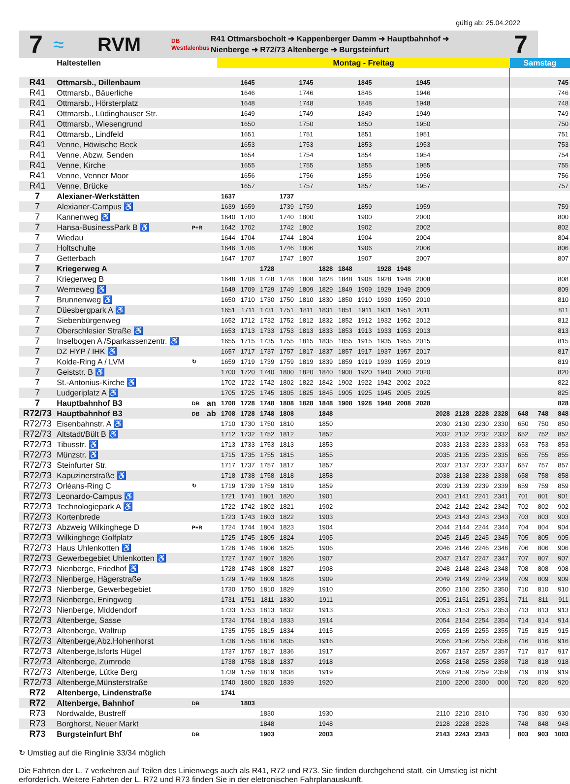gültig ab: 25.04.2022
7
≈ RVM
DB Westfalenbus
R41 Ottmarsbocholt ➜ Kappenberger Damm ➜ Hauptbahnhof ➜
Nienberge ➜ R72/73 Altenberge ➜ Burgsteinfurt
7
| | Haltestellen | | | Montag - Freitag | | | | | | | | | | | | | | | Samstag | | |
| --- | --- | --- | --- | --- | --- | --- | --- | --- | --- | --- | --- | --- | --- | --- | --- | --- | --- | --- | --- | --- | --- |
| R41 | Ottmarsb., Dillenbaum | | | | 1645 | | | 1745 | | | 1845 | | | 1945 | | | | | | | 745 |
| R41 | Ottmarsb., Bäuerliche | | | | 1646 | | | 1746 | | | 1846 | | | 1946 | | | | | | | 746 |
| R41 | Ottmarsb., Hörsterplatz | | | | 1648 | | | 1748 | | | 1848 | | | 1948 | | | | | | | 748 |
| R41 | Ottmarsb., Lüdinghauser Str. | | | | 1649 | | | 1749 | | | 1849 | | | 1949 | | | | | | | 749 |
| R41 | Ottmarsb., Wiesengrund | | | | 1650 | | | 1750 | | | 1850 | | | 1950 | | | | | | | 750 |
| R41 | Ottmarsb., Lindfeld | | | | 1651 | | | 1751 | | | 1851 | | | 1951 | | | | | | | 751 |
| R41 | Venne, Höwische Beck | | | | 1653 | | | 1753 | | | 1853 | | | 1953 | | | | | | | 753 |
| R41 | Venne, Abzw. Senden | | | | 1654 | | | 1754 | | | 1854 | | | 1954 | | | | | | | 754 |
| R41 | Venne, Kirche | | | | 1655 | | | 1755 | | | 1855 | | | 1955 | | | | | | | 755 |
| R41 | Venne, Venner Moor | | | | 1656 | | | 1756 | | | 1856 | | | 1956 | | | | | | | 756 |
| R41 | Venne, Brücke | | | | 1657 | | | 1757 | | | 1857 | | | 1957 | | | | | | | 757 |
| 7 | Alexianer-Werkstätten | | | 1637 | | | 1737 | | | | | | | | | | | | | | |
| 7 | Alexianer-Campus ♿ | | | 1639 | 1659 | | 1739 | 1759 | | | 1859 | | | 1959 | | | | | | | 759 |
| 7 | Kannenweg ♿ | | | 1640 | 1700 | | 1740 | 1800 | | | 1900 | | | 2000 | | | | | | | 800 |
| 7 | Hansa-BusinessPark B ♿ | P+R | | 1642 | 1702 | | 1742 | 1802 | | | 1902 | | | 2002 | | | | | | | 802 |
| 7 | Wiedau | | | 1644 | 1704 | | 1744 | 1804 | | | 1904 | | | 2004 | | | | | | | 804 |
| 7 | Holtschulte | | | 1646 | 1706 | | 1746 | 1806 | | | 1906 | | | 2006 | | | | | | | 806 |
| 7 | Getterbach | | | 1647 | 1707 | | 1747 | 1807 | | | 1907 | | | 2007 | | | | | | | 807 |
| 7 | Kriegerweg A | | | | | 1728 | | | 1828 | 1848 | | 1928 | 1948 | | | | | | | | |
| 7 | Kriegerweg B | | | 1648 | 1708 | 1728 | 1748 | 1808 | 1828 | 1848 | 1908 | 1928 | 1948 | 2008 | | | | | | | 808 |
| 7 | Werneweg ♿ | | | 1649 | 1709 | 1729 | 1749 | 1809 | 1829 | 1849 | 1909 | 1929 | 1949 | 2009 | | | | | | | 809 |
| 7 | Brunnenweg ♿ | | | 1650 | 1710 | 1730 | 1750 | 1810 | 1830 | 1850 | 1910 | 1930 | 1950 | 2010 | | | | | | | 810 |
| 7 | Düesbergpark A ♿ | | | 1651 | 1711 | 1731 | 1751 | 1811 | 1831 | 1851 | 1911 | 1931 | 1951 | 2011 | | | | | | | 811 |
| 7 | Siebenbürgenweg | | | 1652 | 1712 | 1732 | 1752 | 1812 | 1832 | 1852 | 1912 | 1932 | 1952 | 2012 | | | | | | | 812 |
| 7 | Oberschlesier Straße ♿ | | | 1653 | 1713 | 1733 | 1753 | 1813 | 1833 | 1853 | 1913 | 1933 | 1953 | 2013 | | | | | | | 813 |
| 7 | Inselbogen A /Sparkassenzentr. ♿ | | | 1655 | 1715 | 1735 | 1755 | 1815 | 1835 | 1855 | 1915 | 1935 | 1955 | 2015 | | | | | | | 815 |
| 7 | DZ HYP / IHK ♿ | | | 1657 | 1717 | 1737 | 1757 | 1817 | 1837 | 1857 | 1917 | 1937 | 1957 | 2017 | | | | | | | 817 |
| 7 | Kolde-Ring A / LVM | ↻ | | 1659 | 1719 | 1739 | 1759 | 1819 | 1839 | 1859 | 1919 | 1939 | 1959 | 2019 | | | | | | | 819 |
| 7 | Geiststr. B ♿ | | | 1700 | 1720 | 1740 | 1800 | 1820 | 1840 | 1900 | 1920 | 1940 | 2000 | 2020 | | | | | | | 820 |
| 7 | St.-Antonius-Kirche ♿ | | | 1702 | 1722 | 1742 | 1802 | 1822 | 1842 | 1902 | 1922 | 1942 | 2002 | 2022 | | | | | | | 822 |
| 7 | Ludgeriplatz A ♿ | | | 1705 | 1725 | 1745 | 1805 | 1825 | 1845 | 1905 | 1925 | 1945 | 2005 | 2025 | | | | | | | 825 |
| 7 | Hauptbahnhof B3 | DB | an | 1708 | 1728 | 1748 | 1808 | 1828 | 1848 | 1908 | 1928 | 1948 | 2008 | 2028 | | | | | | | 828 |
| R72/73 | Hauptbahnhof B3 | DB | ab | 1708 | 1728 | 1748 | 1808 | | 1848 | | | | | | 2028 | 2128 | 2228 | 2328 | 648 | 748 | 848 |
| R72/73 | Eisenbahnstr. A ♿ | | | 1710 | 1730 | 1750 | 1810 | | 1850 | | | | | | 2030 | 2130 | 2230 | 2330 | 650 | 750 | 850 |
| R72/73 | Altstadt/Bült B ♿ | | | 1712 | 1732 | 1752 | 1812 | | 1852 | | | | | | 2032 | 2132 | 2232 | 2332 | 652 | 752 | 852 |
| R72/73 | Tibusstr. ♿ | | | 1713 | 1733 | 1753 | 1813 | | 1853 | | | | | | 2033 | 2133 | 2233 | 2333 | 653 | 753 | 853 |
| R72/73 | Münzstr. ♿ | | | 1715 | 1735 | 1755 | 1815 | | 1855 | | | | | | 2035 | 2135 | 2235 | 2335 | 655 | 755 | 855 |
| R72/73 | Steinfurter Str. | | | 1717 | 1737 | 1757 | 1817 | | 1857 | | | | | | 2037 | 2137 | 2237 | 2337 | 657 | 757 | 857 |
| R72/73 | Kapuzinerstraße ♿ | | | 1718 | 1738 | 1758 | 1818 | | 1858 | | | | | | 2038 | 2138 | 2238 | 2338 | 658 | 758 | 858 |
| R72/73 | Orléans-Ring C | ↻ | | 1719 | 1739 | 1759 | 1819 | | 1859 | | | | | | 2039 | 2139 | 2239 | 2339 | 659 | 759 | 859 |
| R72/73 | Leonardo-Campus ♿ | | | 1721 | 1741 | 1801 | 1820 | | 1901 | | | | | | 2041 | 2141 | 2241 | 2341 | 701 | 801 | 901 |
| R72/73 | Technologiepark A ♿ | | | 1722 | 1742 | 1802 | 1821 | | 1902 | | | | | | 2042 | 2142 | 2242 | 2342 | 702 | 802 | 902 |
| R72/73 | Kortenbrede | | | 1723 | 1743 | 1803 | 1822 | | 1903 | | | | | | 2043 | 2143 | 2243 | 2343 | 703 | 803 | 903 |
| R72/73 | Abzweig Wilkinghege D | P+R | | 1724 | 1744 | 1804 | 1823 | | 1904 | | | | | | 2044 | 2144 | 2244 | 2344 | 704 | 804 | 904 |
| R72/73 | Wilkinghege Golfplatz | | | 1725 | 1745 | 1805 | 1824 | | 1905 | | | | | | 2045 | 2145 | 2245 | 2345 | 705 | 805 | 905 |
| R72/73 | Haus Uhlenkotten ♿ | | | 1726 | 1746 | 1806 | 1825 | | 1906 | | | | | | 2046 | 2146 | 2246 | 2346 | 706 | 806 | 906 |
| R72/73 | Gewerbegebiet Uhlenkotten ♿ | | | 1727 | 1747 | 1807 | 1826 | | 1907 | | | | | | 2047 | 2147 | 2247 | 2347 | 707 | 807 | 907 |
| R72/73 | Nienberge, Friedhof ♿ | | | 1728 | 1748 | 1808 | 1827 | | 1908 | | | | | | 2048 | 2148 | 2248 | 2348 | 708 | 808 | 908 |
| R72/73 | Nienberge, Hägerstraße | | | 1729 | 1749 | 1809 | 1828 | | 1909 | | | | | | 2049 | 2149 | 2249 | 2349 | 709 | 809 | 909 |
| R72/73 | Nienberge, Gewerbegebiet | | | 1730 | 1750 | 1810 | 1829 | | 1910 | | | | | | 2050 | 2150 | 2250 | 2350 | 710 | 810 | 910 |
| R72/73 | Nienberge, Eningweg | | | 1731 | 1751 | 1811 | 1830 | | 1911 | | | | | | 2051 | 2151 | 2251 | 2351 | 711 | 811 | 911 |
| R72/73 | Nienberge, Middendorf | | | 1733 | 1753 | 1813 | 1832 | | 1913 | | | | | | 2053 | 2153 | 2253 | 2353 | 713 | 813 | 913 |
| R72/73 | Altenberge, Sasse | | | 1734 | 1754 | 1814 | 1833 | | 1914 | | | | | | 2054 | 2154 | 2254 | 2354 | 714 | 814 | 914 |
| R72/73 | Altenberge, Waltrup | | | 1735 | 1755 | 1815 | 1834 | | 1915 | | | | | | 2055 | 2155 | 2255 | 2355 | 715 | 815 | 915 |
| R72/73 | Altenberge,Abz.Hohenhorst | | | 1736 | 1756 | 1816 | 1835 | | 1916 | | | | | | 2056 | 2156 | 2256 | 2356 | 716 | 816 | 916 |
| R72/73 | Altenberge,Isforts Hügel | | | 1737 | 1757 | 1817 | 1836 | | 1917 | | | | | | 2057 | 2157 | 2257 | 2357 | 717 | 817 | 917 |
| R72/73 | Altenberge, Zumrode | | | 1738 | 1758 | 1818 | 1837 | | 1918 | | | | | | 2058 | 2158 | 2258 | 2358 | 718 | 818 | 918 |
| R72/73 | Altenberge, Lütke Berg | | | 1739 | 1759 | 1819 | 1838 | | 1919 | | | | | | 2059 | 2159 | 2259 | 2359 | 719 | 819 | 919 |
| R72/73 | Altenberge,Münsterstraße | | | 1740 | 1800 | 1820 | 1839 | | 1920 | | | | | | 2100 | 2200 | 2300 | 000 | 720 | 820 | 920 |
| R72 | Altenberge, Lindenstraße | | | 1741 | | | | | | | | | | | | | | | | | |
| R72 | Altenberge, Bahnhof | DB | | | 1803 | | | | | | | | | | | | | | | | |
| R73 | Nordwalde, Bustreff | | | | | 1830 | | | 1930 | | | | | | 2110 | 2210 | 2310 | | 730 | 830 | 930 |
| R73 | Borghorst, Neuer Markt | | | | | 1848 | | | 1948 | | | | | | 2128 | 2228 | 2328 | | 748 | 848 | 948 |
| R73 | Burgsteinfurt Bhf | DB | | | | 1903 | | | 2003 | | | | | | 2143 | 2243 | 2343 | | 803 | 903 | 1003 |
↻ Umstieg auf die Ringlinie 33/34 möglich
Die Fahrten der L. 7 verkehren auf Teilen des Linienwegs auch als R41, R72 und R73. Sie finden durchgehend statt, ein Umstieg ist nicht erforderlich. Weitere Fahrten der L. R72 und R73 finden Sie in der eletronischen Fahrplanauskunft.